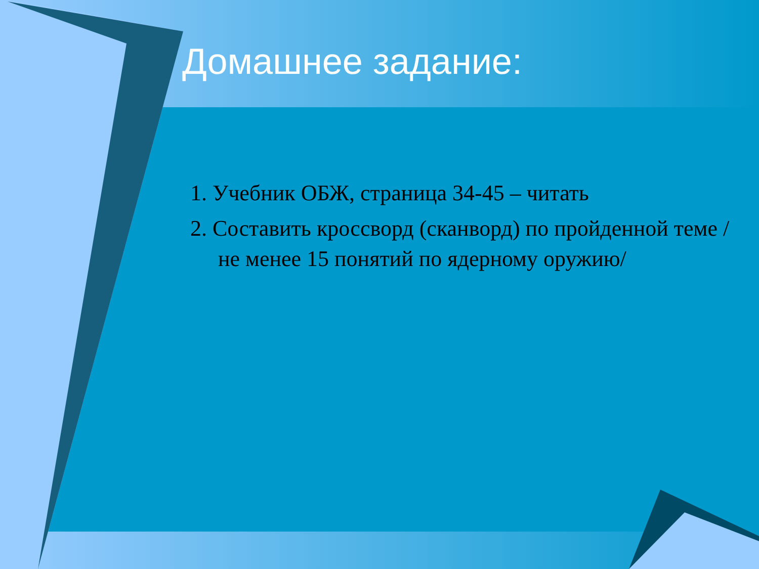Домашнее задание:
1. Учебник ОБЖ, страница 34-45 – читать
2. Составить кроссворд (сканворд) по пройденной теме /не менее 15 понятий по ядерному оружию/